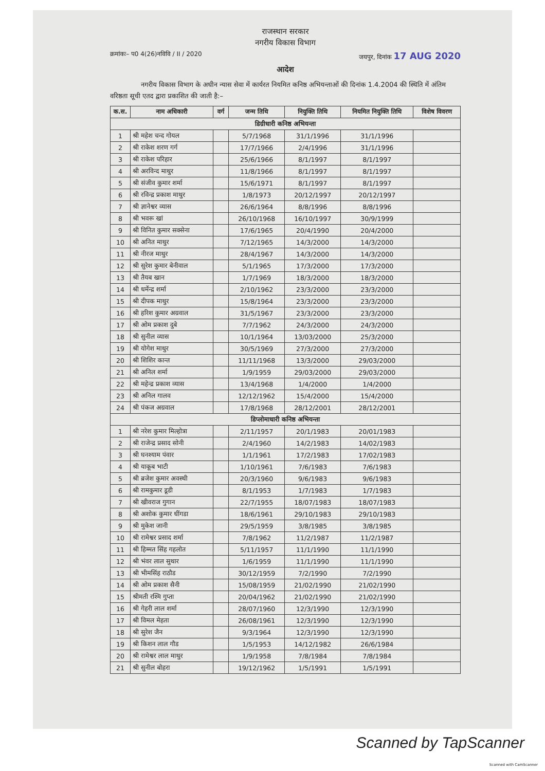राजस्थान सरकार
नगरीय विकास विभाग
क्रमांकः– प0 4(26)नविवि / II / 2020 जयपुर, दिनांक 17 AUG 2020
आदेश
नगरीय विकास विभाग के अधीन न्यास सेवा में कार्यरत नियमित कनिष्ठ अभियन्ताओं की दिनांक 1.4.2004 की स्थिति में अंतिम वरिष्ठता सूची एतद द्वारा प्रकाशित की जाती है:–
| क.स. | नाम अधिकारी | वर्ग | जन्म तिथि | नियुक्ति तिथि | नियमित नियुक्ति तिथि | विशेष विवरण |
| --- | --- | --- | --- | --- | --- | --- |
| डिग्रीधारी कनिष्ठ अभियन्ता | | | | | | |
| 1 | श्री महेश चन्द गोयल | | 5/7/1968 | 31/1/1996 | 31/1/1996 | |
| 2 | श्री राकेश शरण गर्ग | | 17/7/1966 | 2/4/1996 | 31/1/1996 | |
| 3 | श्री राकेश परिहार | | 25/6/1966 | 8/1/1997 | 8/1/1997 | |
| 4 | श्री अरविन्द माथुर | | 11/8/1966 | 8/1/1997 | 8/1/1997 | |
| 5 | श्री संजीव कुमार शर्मा | | 15/6/1971 | 8/1/1997 | 8/1/1997 | |
| 6 | श्री रविन्द्र प्रकाश माथुर | | 1/8/1973 | 20/12/1997 | 20/12/1997 | |
| 7 | श्री ज्ञानेश्वर व्यास | | 26/6/1964 | 8/8/1996 | 8/8/1996 | |
| 8 | श्री भवरू खां | | 26/10/1968 | 16/10/1997 | 30/9/1999 | |
| 9 | श्री विनित कुमार सक्सेना | | 17/6/1965 | 20/4/1990 | 20/4/2000 | |
| 10 | श्री अनित माथुर | | 7/12/1965 | 14/3/2000 | 14/3/2000 | |
| 11 | श्री नीरज माथुर | | 28/4/1967 | 14/3/2000 | 14/3/2000 | |
| 12 | श्री सुरेश कुमार बेनीवाल | | 5/1/1965 | 17/3/2000 | 17/3/2000 | |
| 13 | श्री तैयब खान | | 1/7/1969 | 18/3/2000 | 18/3/2000 | |
| 14 | श्री धर्मेन्द्र शर्मा | | 2/10/1962 | 23/3/2000 | 23/3/2000 | |
| 15 | श्री दीपक माथुर | | 15/8/1964 | 23/3/2000 | 23/3/2000 | |
| 16 | श्री हरिश कुमार अग्रवाल | | 31/5/1967 | 23/3/2000 | 23/3/2000 | |
| 17 | श्री ओम प्रकाश दुबे | | 7/7/1962 | 24/3/2000 | 24/3/2000 | |
| 18 | श्री सुनील व्यास | | 10/1/1964 | 13/03/2000 | 25/3/2000 | |
| 19 | श्री योगेश माथुर | | 30/5/1969 | 27/3/2000 | 27/3/2000 | |
| 20 | श्री शिशिर कान्त | | 11/11/1968 | 13/3/2000 | 29/03/2000 | |
| 21 | श्री अनिल शर्मा | | 1/9/1959 | 29/03/2000 | 29/03/2000 | |
| 22 | श्री महेन्द्र प्रकाश व्यास | | 13/4/1968 | 1/4/2000 | 1/4/2000 | |
| 23 | श्री अनिल गालव | | 12/12/1962 | 15/4/2000 | 15/4/2000 | |
| 24 | श्री पंकज अग्रवाल | | 17/8/1968 | 28/12/2001 | 28/12/2001 | |
| डिप्लोमाधारी कनिष्ठ अभियन्ता | | | | | | |
| 1 | श्री नरेश कुमार मिल्होत्रा | | 2/11/1957 | 20/1/1983 | 20/01/1983 | |
| 2 | श्री राजेन्द्र प्रसाद सोनी | | 2/4/1960 | 14/2/1983 | 14/02/1983 | |
| 3 | श्री घनश्याम पंवार | | 1/1/1961 | 17/2/1983 | 17/02/1983 | |
| 4 | श्री याकूब भाटी | | 1/10/1961 | 7/6/1983 | 7/6/1983 | |
| 5 | श्री ब्रजेश कुमार अवस्थी | | 20/3/1960 | 9/6/1983 | 9/6/1983 | |
| 6 | श्री रामकुमार डूडी | | 8/1/1953 | 1/7/1983 | 1/7/1983 | |
| 7 | श्री खीवराज गुगान | | 22/7/1955 | 18/07/1983 | 18/07/1983 | |
| 8 | श्री अशोक कुमार धींगडा | | 18/6/1961 | 29/10/1983 | 29/10/1983 | |
| 9 | श्री मुकेश जानी | | 29/5/1959 | 3/8/1985 | 3/8/1985 | |
| 10 | श्री रामेश्वर प्रसाद शर्मा | | 7/8/1962 | 11/2/1987 | 11/2/1987 | |
| 11 | श्री हिम्मत सिंह गहलोत | | 5/11/1957 | 11/1/1990 | 11/1/1990 | |
| 12 | श्री भंवर लाल सुथार | | 1/6/1959 | 11/1/1990 | 11/1/1990 | |
| 13 | श्री भीमसिंह राठौड | | 30/12/1959 | 7/2/1990 | 7/2/1990 | |
| 14 | श्री ओम प्रकाश सैनी | | 15/08/1959 | 21/02/1990 | 21/02/1990 | |
| 15 | श्रीमती रश्मि गुप्ता | | 20/04/1962 | 21/02/1990 | 21/02/1990 | |
| 16 | श्री गेहरी लाल शर्मा | | 28/07/1960 | 12/3/1990 | 12/3/1990 | |
| 17 | श्री विमल मेहता | | 26/08/1961 | 12/3/1990 | 12/3/1990 | |
| 18 | श्री सुरेश जैन | | 9/3/1964 | 12/3/1990 | 12/3/1990 | |
| 19 | श्री किशन लाल गौड | | 1/5/1953 | 14/12/1982 | 26/6/1984 | |
| 20 | श्री रामेश्वर लाल माथुर | | 1/9/1958 | 7/8/1984 | 7/8/1984 | |
| 21 | श्री सुनील बोहरा | | 19/12/1962 | 1/5/1991 | 1/5/1991 | |
Scanned by TapScanner
Scanned with CamScanner